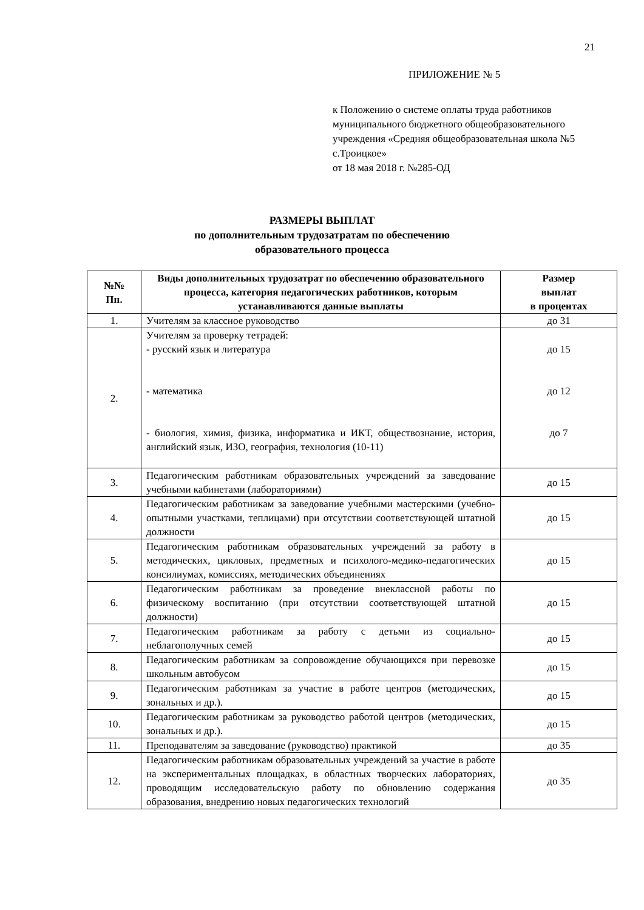21
ПРИЛОЖЕНИЕ № 5
к Положению о системе оплаты труда работников муниципального бюджетного общеобразовательного учреждения «Средняя общеобразовательная школа №5 с.Троицкое»
от 18 мая 2018 г. №285-ОД
РАЗМЕРЫ ВЫПЛАТ
по дополнительным трудозатратам по обеспечению
образовательного процесса
| №№ Пп. | Виды дополнительных трудозатрат по обеспечению образовательного процесса, категория педагогических работников, которым устанавливаются данные выплаты | Размер выплат в процентах |
| --- | --- | --- |
| 1. | Учителям за классное руководство | до 31 |
| 2. | Учителям за проверку тетрадей: - русский язык и литература - математика - биология, химия, физика, информатика и ИКТ, обществознание, история, английский язык, ИЗО, география, технология (10-11) | до 15 до 12 до 7 |
| 3. | Педагогическим работникам образовательных учреждений за заведование учебными кабинетами (лабораториями) | до 15 |
| 4. | Педагогическим работникам за заведование учебными мастерскими (учебно-опытными участками, теплицами) при отсутствии соответствующей штатной должности | до 15 |
| 5. | Педагогическим работникам образовательных учреждений за работу в методических, цикловых, предметных и психолого-медико-педагогических консилиумах, комиссиях, методических объединениях | до 15 |
| 6. | Педагогическим работникам за проведение внеклассной работы по физическому воспитанию (при отсутствии соответствующей штатной должности) | до 15 |
| 7. | Педагогическим работникам за работу с детьми из социально-неблагополучных семей | до 15 |
| 8. | Педагогическим работникам за сопровождение обучающихся при перевозке школьным автобусом | до 15 |
| 9. | Педагогическим работникам за участие в работе центров (методических, зональных и др.). | до 15 |
| 10. | Педагогическим работникам за руководство работой центров (методических, зональных и др.). | до 15 |
| 11. | Преподавателям за заведование (руководство) практикой | до 35 |
| 12. | Педагогическим работникам образовательных учреждений за участие в работе на экспериментальных площадках, в областных творческих лабораториях, проводящим исследовательскую работу по обновлению содержания образования, внедрению новых педагогических технологий | до 35 |